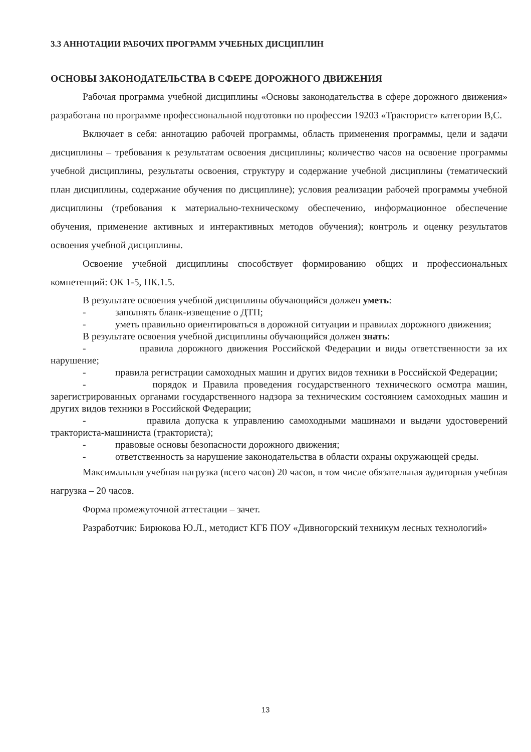3.3 АННОТАЦИИ РАБОЧИХ ПРОГРАММ УЧЕБНЫХ ДИСЦИПЛИН
ОСНОВЫ ЗАКОНОДАТЕЛЬСТВА В СФЕРЕ ДОРОЖНОГО ДВИЖЕНИЯ
Рабочая программа учебной дисциплины «Основы законодательства в сфере дорожного движения» разработана по программе профессиональной подготовки по профессии 19203 «Тракторист» категории В,С.
Включает в себя: аннотацию рабочей программы, область применения программы, цели и задачи дисциплины – требования к результатам освоения дисциплины; количество часов на освоение программы учебной дисциплины, результаты освоения, структуру и содержание учебной дисциплины (тематический план дисциплины, содержание обучения по дисциплине); условия реализации рабочей программы учебной дисциплины (требования к материально-техническому обеспечению, информационное обеспечение обучения, применение активных и интерактивных методов обучения); контроль и оценку результатов освоения учебной дисциплины.
Освоение учебной дисциплины способствует формированию общих и профессиональных компетенций: ОК 1-5, ПК.1.5.
В результате освоения учебной дисциплины обучающийся должен уметь:
- заполнять бланк-извещение о ДТП;
- уметь правильно ориентироваться в дорожной ситуации и правилах дорожного движения;
В результате освоения учебной дисциплины обучающийся должен знать:
- правила дорожного движения Российской Федерации и виды ответственности за их нарушение;
- правила регистрации самоходных машин и других видов техники в Российской Федерации;
- порядок и Правила проведения государственного технического осмотра машин, зарегистрированных органами государственного надзора за техническим состоянием самоходных машин и других видов техники в Российской Федерации;
- правила допуска к управлению самоходными машинами и выдачи удостоверений тракториста-машиниста (тракториста);
- правовые основы безопасности дорожного движения;
- ответственность за нарушение законодательства в области охраны окружающей среды.
Максимальная учебная нагрузка (всего часов) 20 часов, в том числе обязательная аудиторная учебная нагрузка – 20 часов.
Форма промежуточной аттестации – зачет.
Разработчик: Бирюкова Ю.Л., методист КГБ ПОУ «Дивногорский техникум лесных технологий»
13